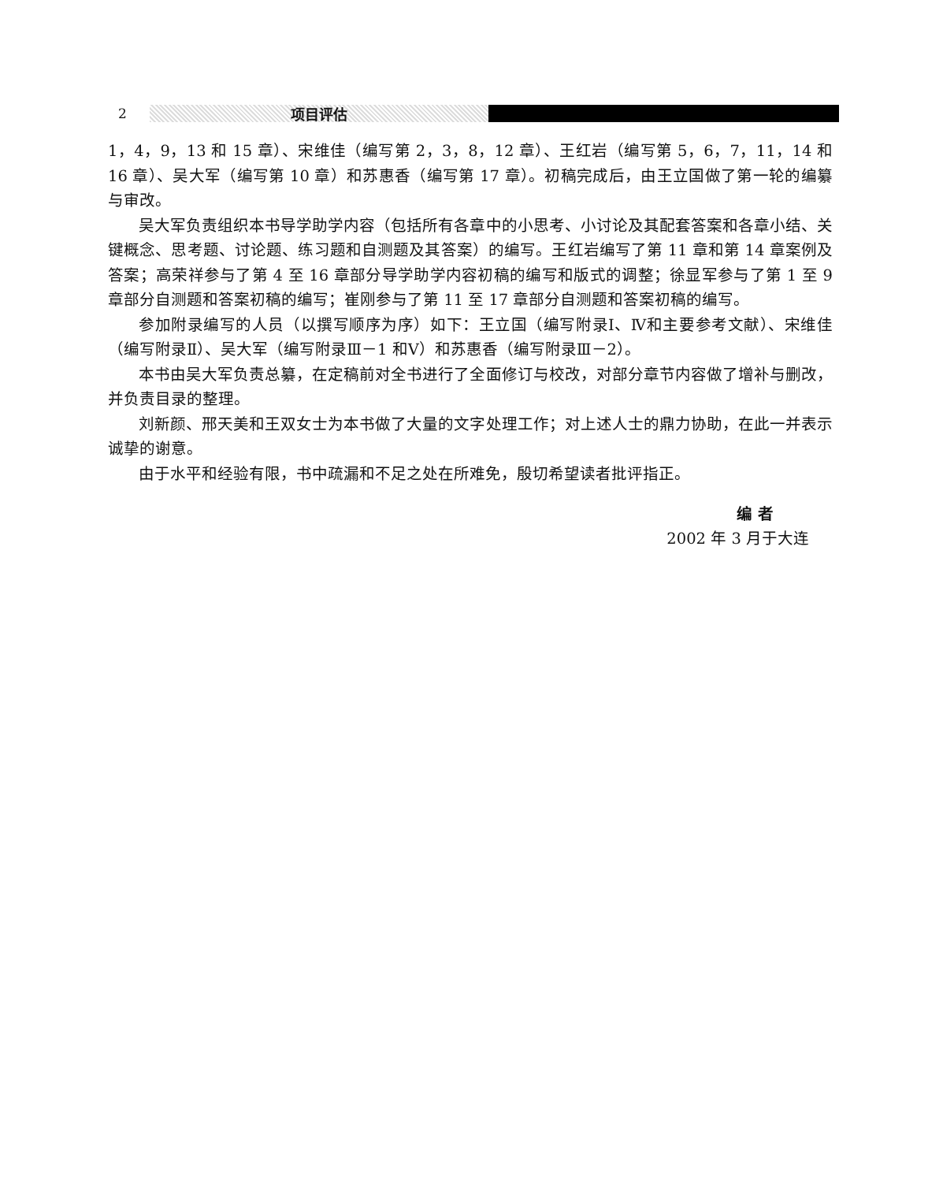2 项目评估
1，4，9，13 和 15 章）、宋维佳（编写第 2，3，8，12 章）、王红岩（编写第 5，6，7，11，14 和 16 章）、吴大军（编写第 10 章）和苏惠香（编写第 17 章）。初稿完成后，由王立国做了第一轮的编纂与审改。
吴大军负责组织本书导学助学内容（包括所有各章中的小思考、小讨论及其配套答案和各章小结、关键概念、思考题、讨论题、练习题和自测题及其答案）的编写。王红岩编写了第 11 章和第 14 章案例及答案；高荣祥参与了第 4 至 16 章部分导学助学内容初稿的编写和版式的调整；徐显军参与了第 1 至 9 章部分自测题和答案初稿的编写；崔刚参与了第 11 至 17 章部分自测题和答案初稿的编写。
参加附录编写的人员（以撰写顺序为序）如下：王立国（编写附录Ⅰ、Ⅳ和主要参考文献）、宋维佳（编写附录Ⅱ）、吴大军（编写附录Ⅲ－1 和Ⅴ）和苏惠香（编写附录Ⅲ－2）。
本书由吴大军负责总纂，在定稿前对全书进行了全面修订与校改，对部分章节内容做了增补与删改，并负责目录的整理。
刘新颜、邢天美和王双女士为本书做了大量的文字处理工作；对上述人士的鼎力协助，在此一并表示诚挚的谢意。
由于水平和经验有限，书中疏漏和不足之处在所难免，殷切希望读者批评指正。
编 者
2002 年 3 月于大连